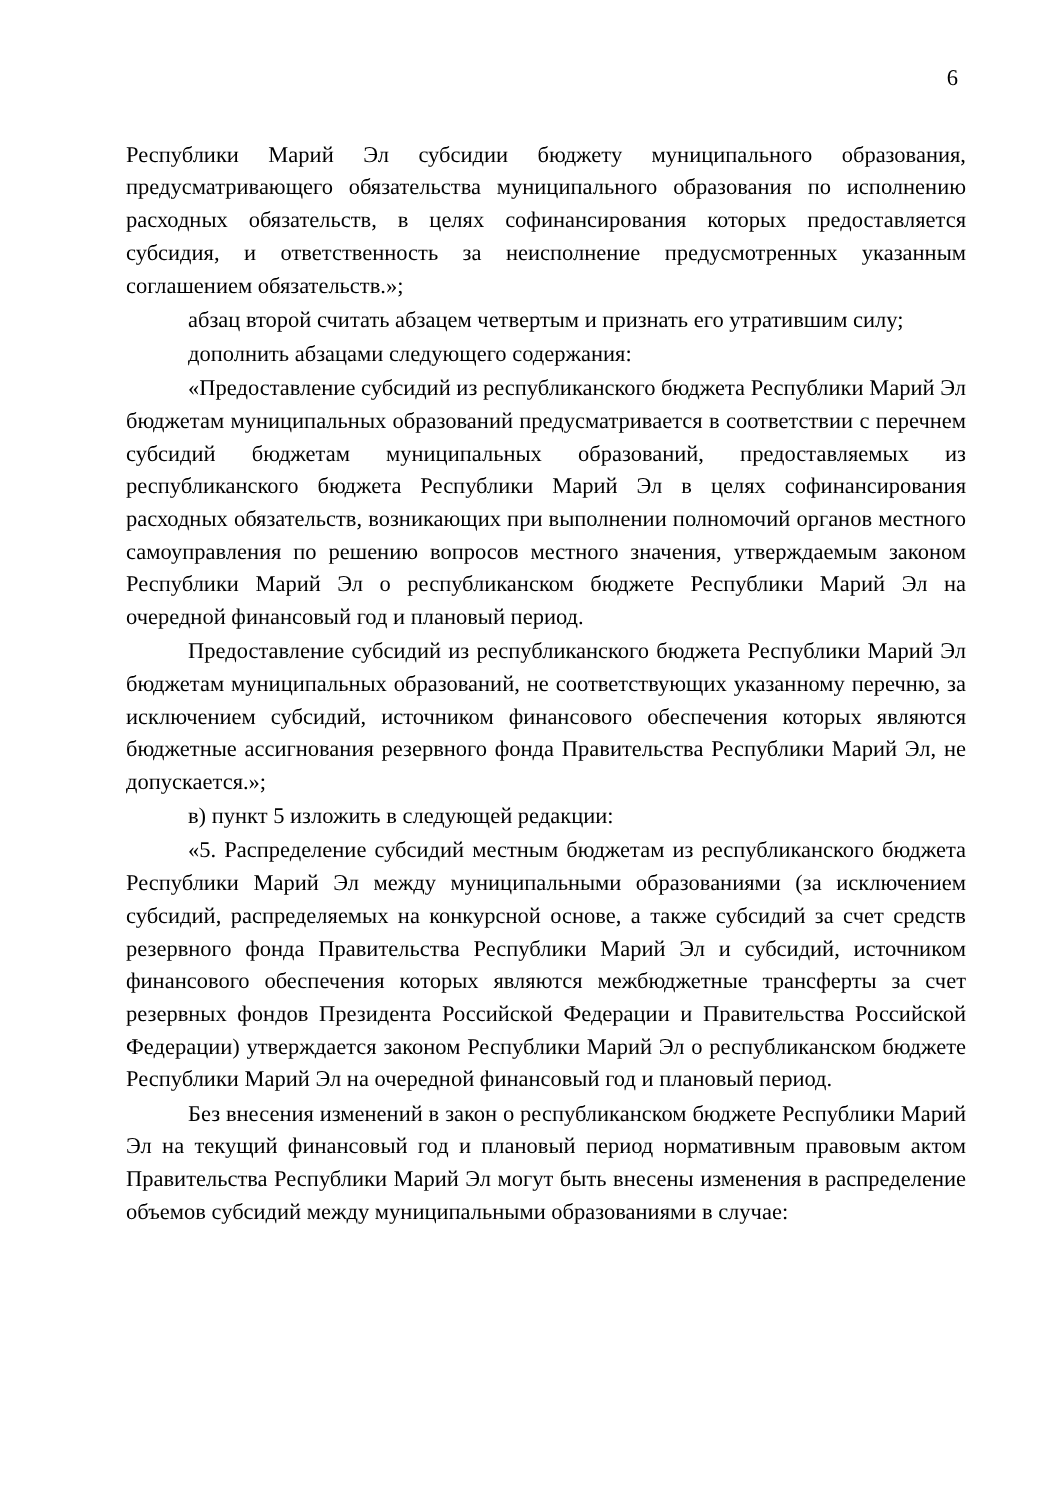6
Республики Марий Эл субсидии бюджету муниципального образования, предусматривающего обязательства муниципального образования по исполнению расходных обязательств, в целях софинансирования которых предоставляется субсидия, и ответственность за неисполнение предусмотренных указанным соглашением обязательств.»;
абзац второй считать абзацем четвертым и признать его утратившим силу;
дополнить абзацами следующего содержания:
«Предоставление субсидий из республиканского бюджета Республики Марий Эл бюджетам муниципальных образований предусматривается в соответствии с перечнем субсидий бюджетам муниципальных образований, предоставляемых из республиканского бюджета Республики Марий Эл в целях софинансирования расходных обязательств, возникающих при выполнении полномочий органов местного самоуправления по решению вопросов местного значения, утверждаемым законом Республики Марий Эл о республиканском бюджете Республики Марий Эл на очередной финансовый год и плановый период.
Предоставление субсидий из республиканского бюджета Республики Марий Эл бюджетам муниципальных образований, не соответствующих указанному перечню, за исключением субсидий, источником финансового обеспечения которых являются бюджетные ассигнования резервного фонда Правительства Республики Марий Эл, не допускается.»;
в) пункт 5 изложить в следующей редакции:
«5. Распределение субсидий местным бюджетам из республиканского бюджета Республики Марий Эл между муниципальными образованиями (за исключением субсидий, распределяемых на конкурсной основе, а также субсидий за счет средств резервного фонда Правительства Республики Марий Эл и субсидий, источником финансового обеспечения которых являются межбюджетные трансферты за счет резервных фондов Президента Российской Федерации и Правительства Российской Федерации) утверждается законом Республики Марий Эл о республиканском бюджете Республики Марий Эл на очередной финансовый год и плановый период.
Без внесения изменений в закон о республиканском бюджете Республики Марий Эл на текущий финансовый год и плановый период нормативным правовым актом Правительства Республики Марий Эл могут быть внесены изменения в распределение объемов субсидий между муниципальными образованиями в случае: